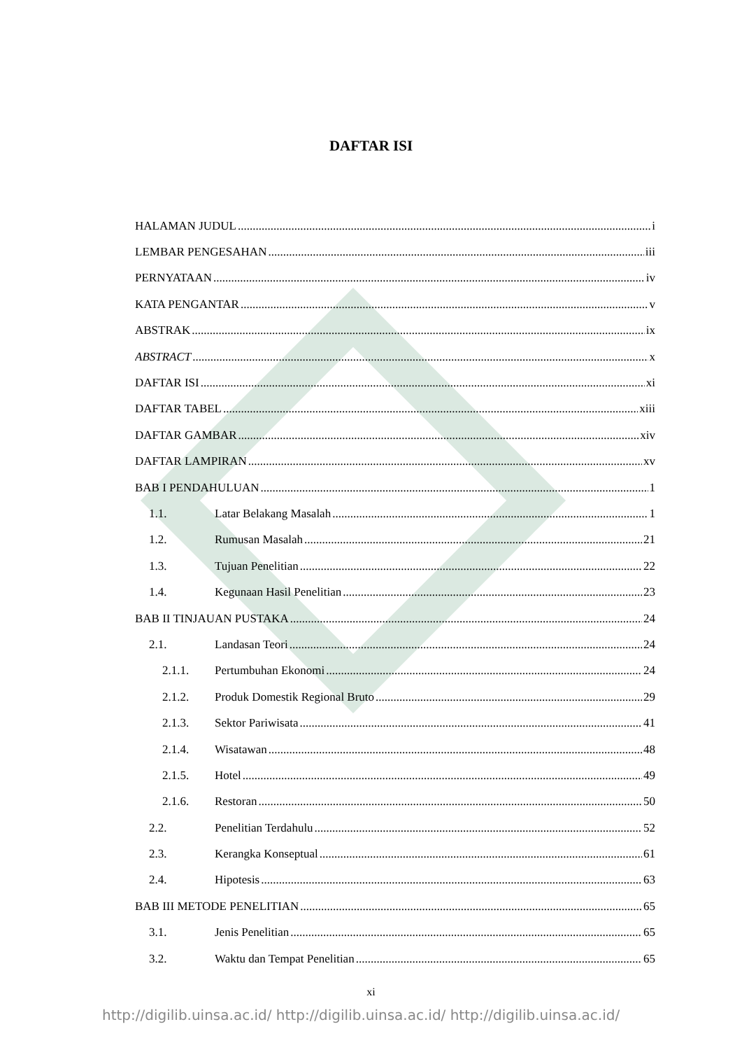DAFTAR ISI
HALAMAN JUDUL i
LEMBAR PENGESAHAN iii
PERNYATAAN iv
KATA PENGANTAR v
ABSTRAK ix
ABSTRACT x
DAFTAR ISI xi
DAFTAR TABEL xiii
DAFTAR GAMBAR xiv
DAFTAR LAMPIRAN xv
BAB I PENDAHULUAN 1
1.1. Latar Belakang Masalah 1
1.2. Rumusan Masalah 21
1.3. Tujuan Penelitian 22
1.4. Kegunaan Hasil Penelitian 23
BAB II TINJAUAN PUSTAKA 24
2.1. Landasan Teori 24
2.1.1. Pertumbuhan Ekonomi 24
2.1.2. Produk Domestik Regional Bruto 29
2.1.3. Sektor Pariwisata 41
2.1.4. Wisatawan 48
2.1.5. Hotel 49
2.1.6. Restoran 50
2.2. Penelitian Terdahulu 52
2.3. Kerangka Konseptual 61
2.4. Hipotesis 63
BAB III METODE PENELITIAN 65
3.1. Jenis Penelitian 65
3.2. Waktu dan Tempat Penelitian 65
xi
http://digilib.uinsa.ac.id/ http://digilib.uinsa.ac.id/ http://digilib.uinsa.ac.id/